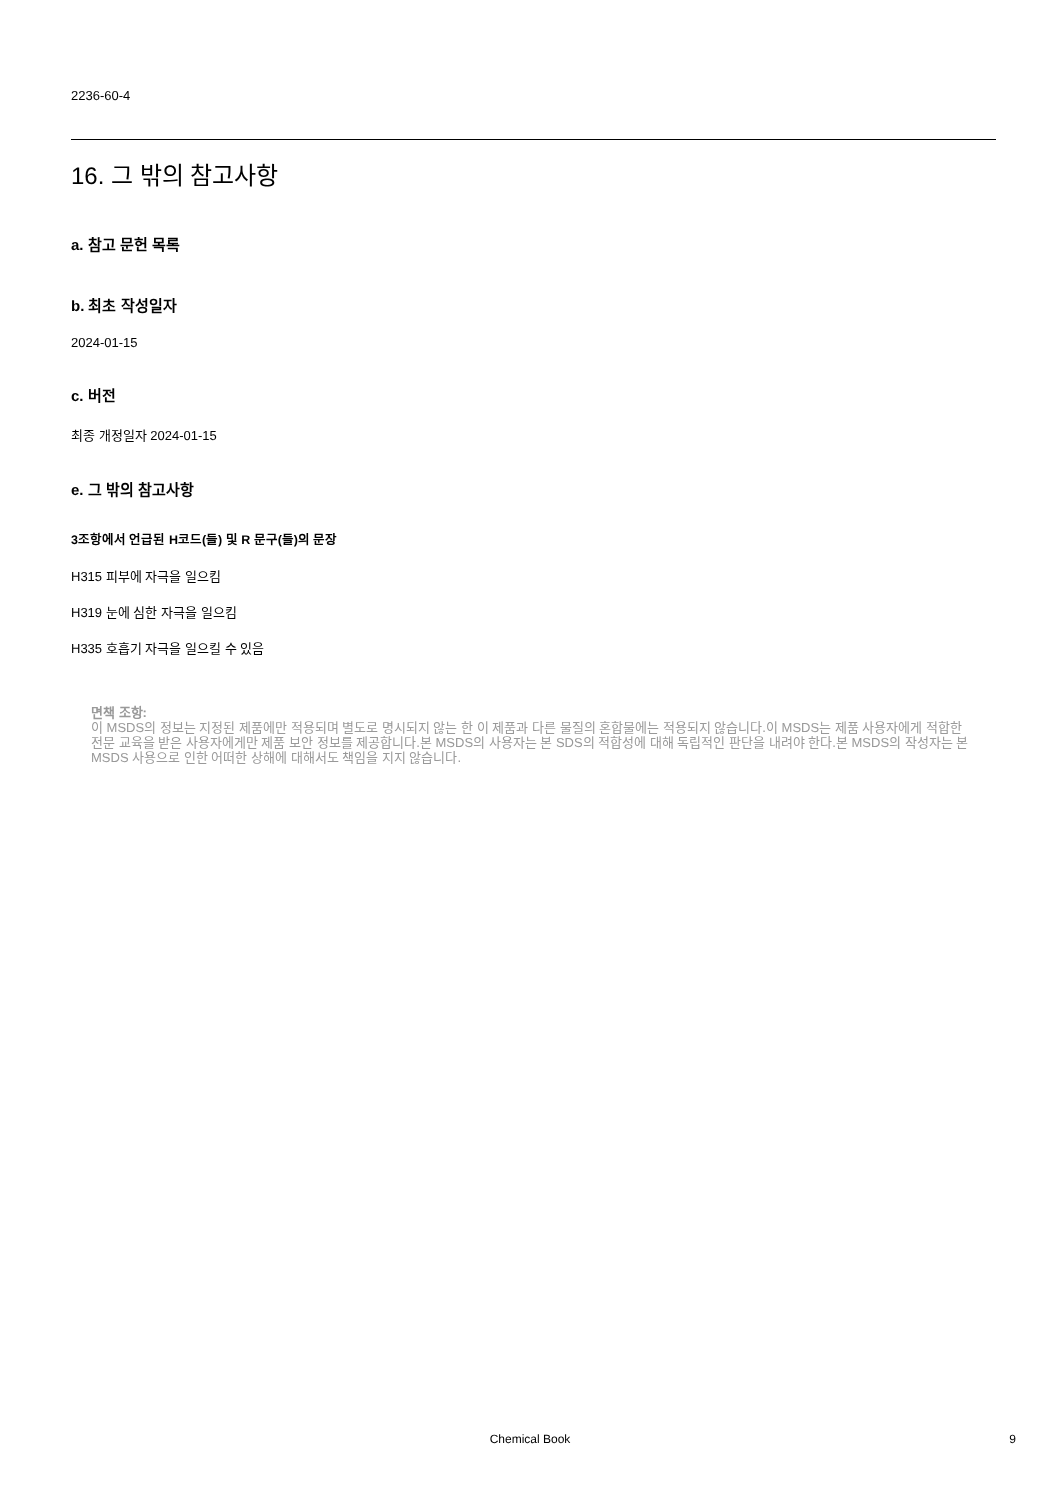2236-60-4
16. 그 밖의 참고사항
a. 참고 문헌 목록
b. 최초 작성일자
2024-01-15
c. 버전
최종 개정일자 2024-01-15
e. 그 밖의 참고사항
3조항에서 언급된 H코드(들) 및 R 문구(들)의 문장
H315 피부에 자극을 일으킴
H319 눈에 심한 자극을 일으킴
H335 호흡기 자극을 일으킬 수 있음
면책 조항:
이 MSDS의 정보는 지정된 제품에만 적용되며 별도로 명시되지 않는 한 이 제품과 다른 물질의 혼합물에는 적용되지 않습니다.이 MSDS는 제품 사용자에게 적합한 전문 교육을 받은 사용자에게만 제품 보안 정보를 제공합니다.본 MSDS의 사용자는 본 SDS의 적합성에 대해 독립적인 판단을 내려야 한다.본 MSDS의 작성자는 본 MSDS 사용으로 인한 어떠한 상해에 대해서도 책임을 지지 않습니다.
Chemical Book 9